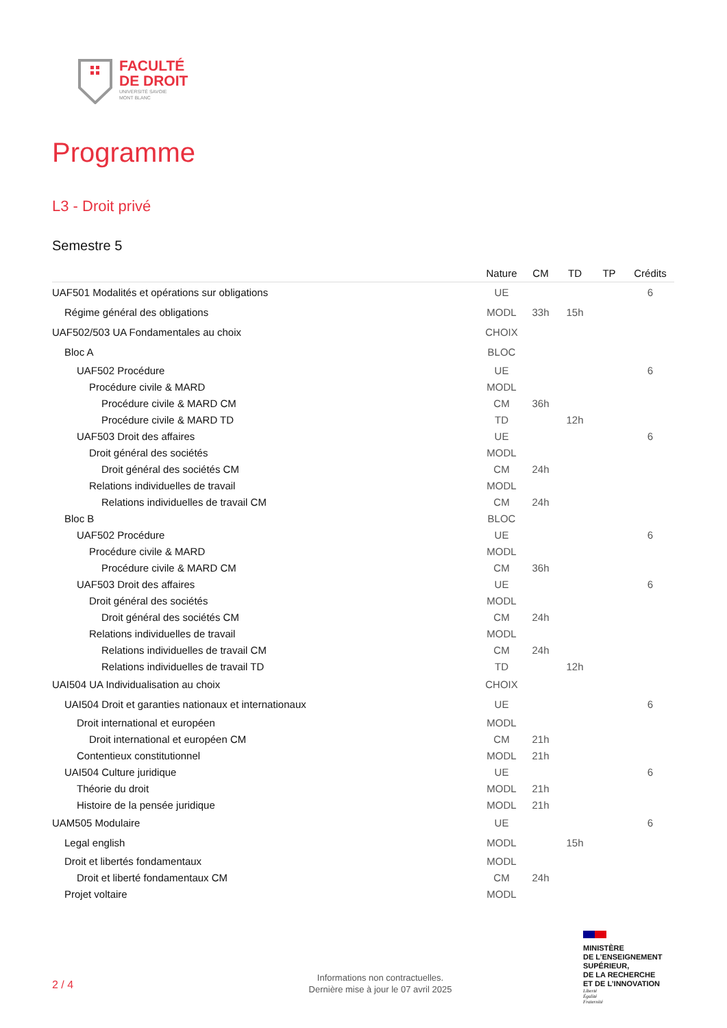FACULTÉ
DE DROIT
UNIVERSITÉ SAVOIE
MONT BLANC
Programme
L3 - Droit privé
Semestre 5
| | Nature | CM | TD | TP | Crédits |
| --- | --- | --- | --- | --- | --- |
| UAF501 Modalités et opérations sur obligations | UE | | | | 6 |
| Régime général des obligations | MODL | 33h | 15h | | |
| UAF502/503 UA Fondamentales au choix | CHOIX | | | | |
| Bloc A | BLOC | | | | |
| UAF502 Procédure | UE | | | | 6 |
| Procédure civile & MARD | MODL | | | | |
| Procédure civile & MARD CM | CM | 36h | | | |
| Procédure civile & MARD TD | TD | | 12h | | |
| UAF503 Droit des affaires | UE | | | | 6 |
| Droit général des sociétés | MODL | | | | |
| Droit général des sociétés CM | CM | 24h | | | |
| Relations individuelles de travail | MODL | | | | |
| Relations individuelles de travail CM | CM | 24h | | | |
| Bloc B | BLOC | | | | |
| UAF502 Procédure | UE | | | | 6 |
| Procédure civile & MARD | MODL | | | | |
| Procédure civile & MARD CM | CM | 36h | | | |
| UAF503 Droit des affaires | UE | | | | 6 |
| Droit général des sociétés | MODL | | | | |
| Droit général des sociétés CM | CM | 24h | | | |
| Relations individuelles de travail | MODL | | | | |
| Relations individuelles de travail CM | CM | 24h | | | |
| Relations individuelles de travail TD | TD | | 12h | | |
| UAI504 UA Individualisation au choix | CHOIX | | | | |
| UAI504 Droit et garanties nationaux et internationaux | UE | | | | 6 |
| Droit international et européen | MODL | | | | |
| Droit international et européen CM | CM | 21h | | | |
| Contentieux constitutionnel | MODL | 21h | | | |
| UAI504 Culture juridique | UE | | | | 6 |
| Théorie du droit | MODL | 21h | | | |
| Histoire de la pensée juridique | MODL | 21h | | | |
| UAM505 Modulaire | UE | | | | 6 |
| Legal english | MODL | | 15h | | |
| Droit et libertés fondamentaux | MODL | | | | |
| Droit et liberté fondamentaux CM | CM | 24h | | | |
| Projet voltaire | MODL | | | | |
2 / 4
Informations non contractuelles.
Dernière mise à jour le 07 avril 2025
MINISTÈRE
DE L’ENSEIGNEMENT
SUPÉRIEUR,
DE LA RECHERCHE
ET DE L’INNOVATION
Liberté
Égalité
Fraternité